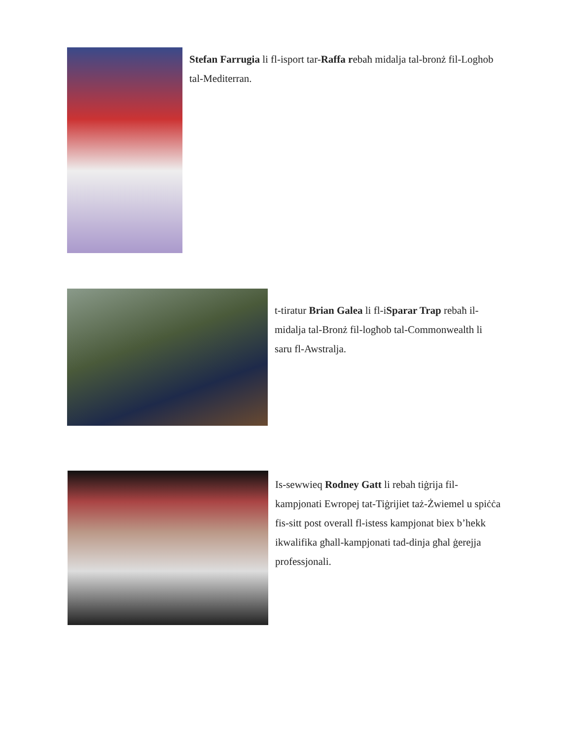Stefan Farrugia li fl-isport tar-Raffa rebaħ midalja tal-bronż fil-Loghob tal-Mediterran.
t-tiratur Brian Galea li fl-iSparar Trap rebaħ il-midalja tal-Bronż fil-logħob tal-Commonwealth li saru fl-Awstralja.
Is-sewwieq Rodney Gatt li rebah tiġrija fil-kampjonati Ewropej tat-Tiġrijiet taż-Żwiemel u spiċċa fis-sitt post overall fl-istess kampjonat biex b’hekk ikwalifika għall-kampjonati tad-dinja għal ġerejja professjonali.